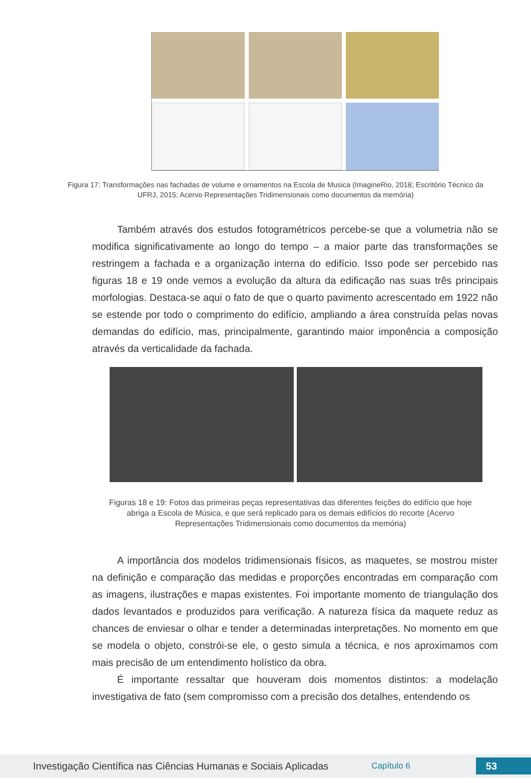Figura 17: Transformações nas fachadas de volume e ornamentos na Escola de Musica (ImagineRio, 2018; Escritório Técnico da UFRJ, 2015; Acervo Representações Tridimensionais como documentos da memória)
Também através dos estudos fotogramétricos percebe-se que a volumetria não se modifica significativamente ao longo do tempo – a maior parte das transformações se restringem a fachada e a organização interna do edifício. Isso pode ser percebido nas figuras 18 e 19 onde vemos a evolução da altura da edificação nas suas três principais morfologias. Destaca-se aqui o fato de que o quarto pavimento acrescentado em 1922 não se estende por todo o comprimento do edifício, ampliando a área construída pelas novas demandas do edifício, mas, principalmente, garantindo maior imponência a composição através da verticalidade da fachada.
Figuras 18 e 19: Fotos das primeiras peças representativas das diferentes feições do edifício que hoje abriga a Escola de Música, e que será replicado para os demais edifícios do recorte (Acervo Representações Tridimensionais como documentos da memória)
A importância dos modelos tridimensionais físicos, as maquetes, se mostrou mister na definição e comparação das medidas e proporções encontradas em comparação com as imagens, ilustrações e mapas existentes. Foi importante momento de triangulação dos dados levantados e produzidos para verificação. A natureza física da maquete reduz as chances de enviesar o olhar e tender a determinadas interpretações. No momento em que se modela o objeto, constrói-se ele, o gesto simula a técnica, e nos aproximamos com mais precisão de um entendimento holístico da obra.
É importante ressaltar que houveram dois momentos distintos: a modelação investigativa de fato (sem compromisso com a precisão dos detalhes, entendendo os
Investigação Científica nas Ciências Humanas e Sociais Aplicadas Capítulo 6 53